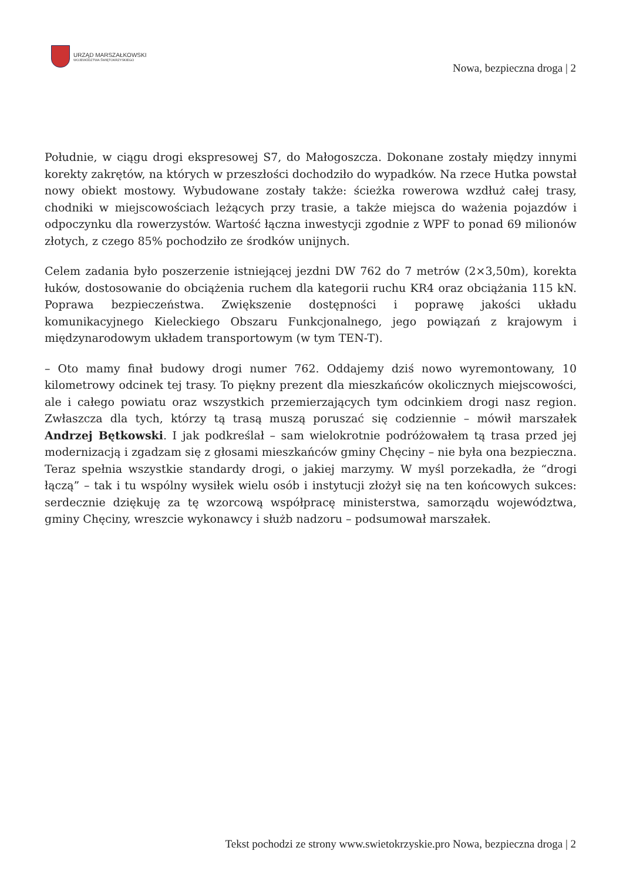URZĄD MARSZAŁKOWSKI
WOJEWÓDZTWA ŚWIĘTOKRZYSKIEGO
Nowa, bezpieczna droga | 2
Południe, w ciągu drogi ekspresowej S7, do Małogoszcza. Dokonane zostały między innymi korekty zakrętów, na których w przeszłości dochodziło do wypadków. Na rzece Hutka powstał nowy obiekt mostowy. Wybudowane zostały także: ścieżka rowerowa wzdłuż całej trasy, chodniki w miejscowościach leżących przy trasie, a także miejsca do ważenia pojazdów i odpoczynku dla rowerzystów. Wartość łączna inwestycji zgodnie z WPF to ponad 69 milionów złotych, z czego 85% pochodziło ze środków unijnych.
Celem zadania było poszerzenie istniejącej jezdni DW 762 do 7 metrów (2×3,50m), korekta łuków, dostosowanie do obciążenia ruchem dla kategorii ruchu KR4 oraz obciążania 115 kN. Poprawa bezpieczeństwa. Zwiększenie dostępności i poprawę jakości układu komunikacyjnego Kieleckiego Obszaru Funkcjonalnego, jego powiązań z krajowym i międzynarodowym układem transportowym (w tym TEN-T).
– Oto mamy finał budowy drogi numer 762. Oddajemy dziś nowo wyremontowany, 10 kilometrowy odcinek tej trasy. To piękny prezent dla mieszkańców okolicznych miejscowości, ale i całego powiatu oraz wszystkich przemierzających tym odcinkiem drogi nasz region. Zwłaszcza dla tych, którzy tą trasą muszą poruszać się codziennie – mówił marszałek Andrzej Bętkowski. I jak podkreślał – sam wielokrotnie podróżowałem tą trasa przed jej modernizacją i zgadzam się z głosami mieszkańców gminy Chęciny – nie była ona bezpieczna. Teraz spełnia wszystkie standardy drogi, o jakiej marzymy. W myśl porzekadła, że “drogi łączą” – tak i tu wspólny wysiłek wielu osób i instytucji złożył się na ten końcowych sukces: serdecznie dziękuję za tę wzorcową współpracę ministerstwa, samorządu województwa, gminy Chęciny, wreszcie wykonawcy i służb nadzoru – podsumował marszałek.
Tekst pochodzi ze strony www.swietokrzyskie.pro Nowa, bezpieczna droga | 2